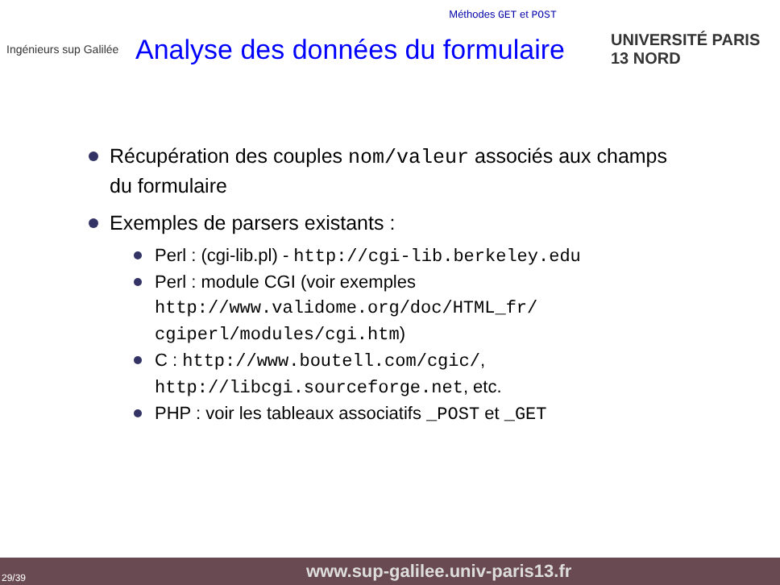Méthodes GET et POST
Ingénieurs sup Galilée
Analyse des données du formulaire
UNIVERSITÉ PARIS 13 NORD
Récupération des couples nom/valeur associés aux champs du formulaire
Exemples de parsers existants :
Perl : (cgi-lib.pl) - http://cgi-lib.berkeley.edu
Perl : module CGI (voir exemples http://www.validome.org/doc/HTML_fr/ cgiperl/modules/cgi.htm)
C : http://www.boutell.com/cgic/, http://libcgi.sourceforge.net, etc.
PHP : voir les tableaux associatifs _POST et _GET
29/39 www.sup-galilee.univ-paris13.fr